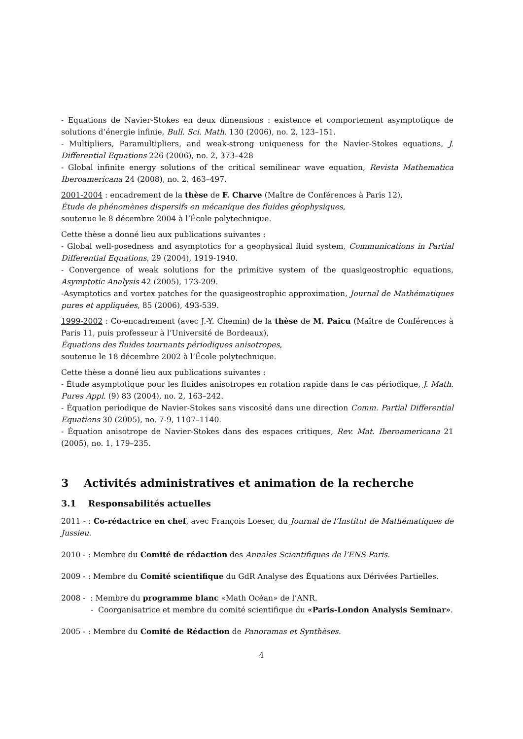- Equations de Navier-Stokes en deux dimensions : existence et comportement asymptotique de solutions d’énergie infinie, Bull. Sci. Math. 130 (2006), no. 2, 123–151.
- Multipliers, Paramultipliers, and weak-strong uniqueness for the Navier-Stokes equations, J. Differential Equations 226 (2006), no. 2, 373–428
- Global infinite energy solutions of the critical semilinear wave equation, Revista Mathematica Iberoamericana 24 (2008), no. 2, 463–497.
2001-2004 : encadrement de la thèse de F. Charve (Maître de Conférences à Paris 12),
Étude de phénomènes dispersifs en mécanique des fluides géophysiques,
soutenue le 8 décembre 2004 à l’École polytechnique.
Cette thèse a donné lieu aux publications suivantes :
- Global well-posedness and asymptotics for a geophysical fluid system, Communications in Partial Differential Equations, 29 (2004), 1919-1940.
- Convergence of weak solutions for the primitive system of the quasigeostrophic equations, Asymptotic Analysis 42 (2005), 173-209.
-Asymptotics and vortex patches for the quasigeostrophic approximation, Journal de Mathématiques pures et appliquées, 85 (2006), 493-539.
1999-2002 : Co-encadrement (avec J.-Y. Chemin) de la thèse de M. Paicu (Maître de Conférences à Paris 11, puis professeur à l’Université de Bordeaux),
Équations des fluides tournants périodiques anisotropes,
soutenue le 18 décembre 2002 à l’École polytechnique.
Cette thèse a donné lieu aux publications suivantes :
- Étude asymptotique pour les fluides anisotropes en rotation rapide dans le cas périodique, J. Math. Pures Appl. (9) 83 (2004), no. 2, 163–242.
- Équation periodique de Navier-Stokes sans viscosité dans une direction Comm. Partial Differential Equations 30 (2005), no. 7-9, 1107–1140.
- Équation anisotrope de Navier-Stokes dans des espaces critiques, Rev. Mat. Iberoamericana 21 (2005), no. 1, 179–235.
3 Activités administratives et animation de la recherche
3.1 Responsabilités actuelles
2011 - : Co-rédactrice en chef, avec François Loeser, du Journal de l’Institut de Mathématiques de Jussieu.
2010 - : Membre du Comité de rédaction des Annales Scientifiques de l’ENS Paris.
2009 - : Membre du Comité scientifique du GdR Analyse des Équations aux Dérivées Partielles.
2008 - : Membre du programme blanc «Math Océan» de l’ANR.
- Coorganisatrice et membre du comité scientifique du «Paris-London Analysis Seminar».
2005 - : Membre du Comité de Rédaction de Panoramas et Synthèses.
4